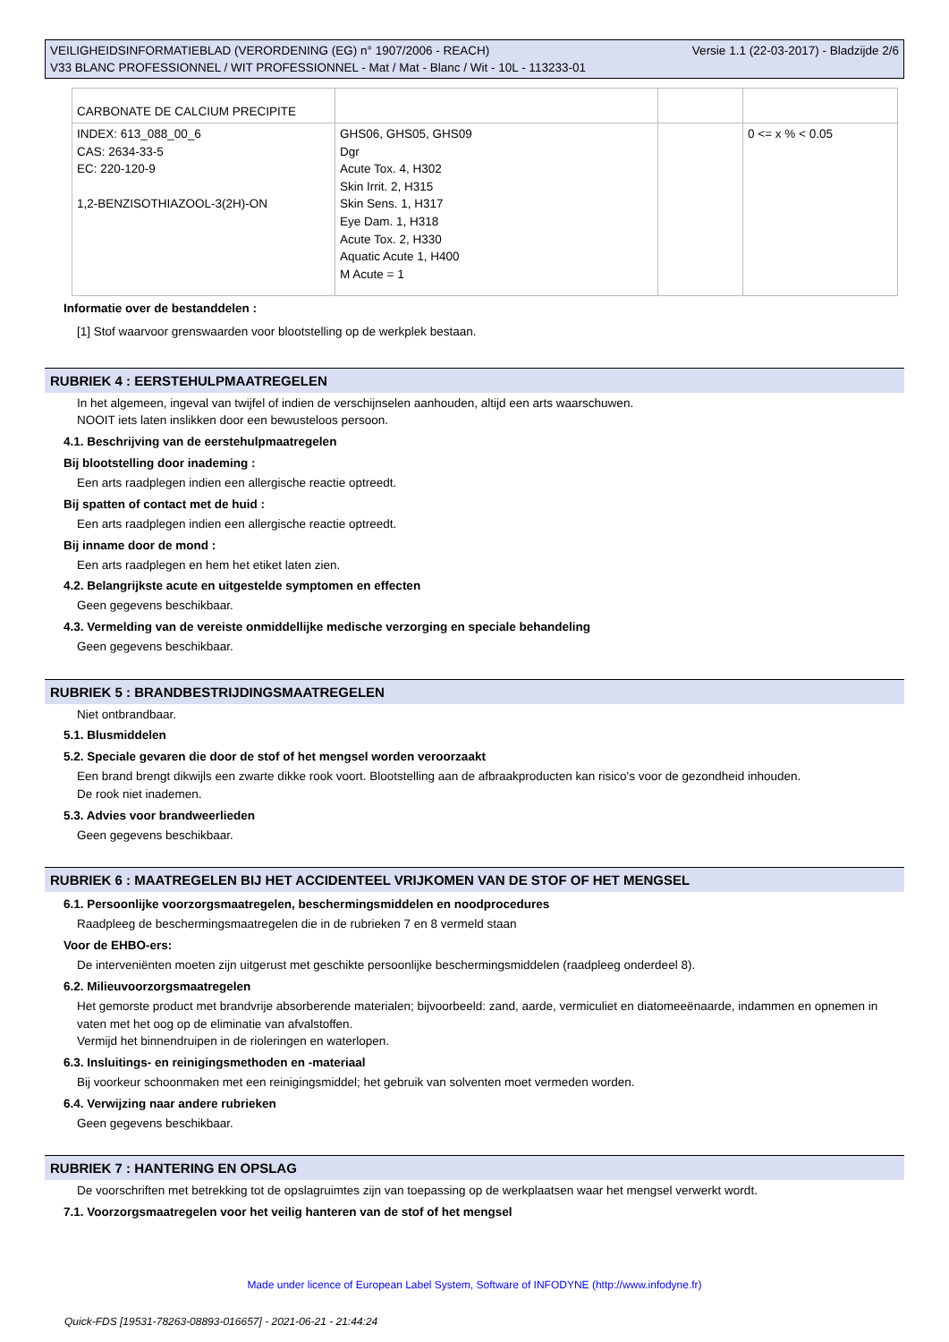VEILIGHEIDSINFORMATIEBLAD (VERORDENING (EG) n° 1907/2006 - REACH) Versie 1.1 (22-03-2017) - Bladzijde 2/6
V33 BLANC PROFESSIONNEL / WIT PROFESSIONNEL - Mat / Mat - Blanc / Wit - 10L - 113233-01
| CARBONATE DE CALCIUM PRECIPITE | | | |
| INDEX: 613_088_00_6 CAS: 2634-33-5 EC: 220-120-9 1,2-BENZISOTHIAZOOL-3(2H)-ON | GHS06, GHS05, GHS09 Dgr Acute Tox. 4, H302 Skin Irrit. 2, H315 Skin Sens. 1, H317 Eye Dam. 1, H318 Acute Tox. 2, H330 Aquatic Acute 1, H400 M Acute = 1 | | 0 <= x % < 0.05 |
Informatie over de bestanddelen :
[1] Stof waarvoor grenswaarden voor blootstelling op de werkplek bestaan.
RUBRIEK 4 : EERSTEHULPMAATREGELEN
In het algemeen, ingeval van twijfel of indien de verschijnselen aanhouden, altijd een arts waarschuwen.
NOOIT iets laten inslikken door een bewusteloos persoon.
4.1. Beschrijving van de eerstehulpmaatregelen
Bij blootstelling door inademing :
Een arts raadplegen indien een allergische reactie optreedt.
Bij spatten of contact met de huid :
Een arts raadplegen indien een allergische reactie optreedt.
Bij inname door de mond :
Een arts raadplegen en hem het etiket laten zien.
4.2. Belangrijkste acute en uitgestelde symptomen en effecten
Geen gegevens beschikbaar.
4.3. Vermelding van de vereiste onmiddellijke medische verzorging en speciale behandeling
Geen gegevens beschikbaar.
RUBRIEK 5 : BRANDBESTRIJDINGSMAATREGELEN
Niet ontbrandbaar.
5.1. Blusmiddelen
5.2. Speciale gevaren die door de stof of het mengsel worden veroorzaakt
Een brand brengt dikwijls een zwarte dikke rook voort. Blootstelling aan de afbraakproducten kan risico's voor de gezondheid inhouden.
De rook niet inademen.
5.3. Advies voor brandweerlieden
Geen gegevens beschikbaar.
RUBRIEK 6 : MAATREGELEN BIJ HET ACCIDENTEEL VRIJKOMEN VAN DE STOF OF HET MENGSEL
6.1. Persoonlijke voorzorgsmaatregelen, beschermingsmiddelen en noodprocedures
Raadpleeg de beschermingsmaatregelen die in de rubrieken 7 en 8 vermeld staan
Voor de EHBO-ers:
De interveniënten moeten zijn uitgerust met geschikte persoonlijke beschermingsmiddelen (raadpleeg onderdeel 8).
6.2. Milieuvoorzorgsmaatregelen
Het gemorste product met brandvrije absorberende materialen; bijvoorbeeld: zand, aarde, vermiculiet en diatomeeënaarde, indammen en opnemen in vaten met het oog op de eliminatie van afvalstoffen.
Vermijd het binnendruipen in de rioleringen en waterlopen.
6.3. Insluitings- en reinigingsmethoden en -materiaal
Bij voorkeur schoonmaken met een reinigingsmiddel; het gebruik van solventen moet vermeden worden.
6.4. Verwijzing naar andere rubrieken
Geen gegevens beschikbaar.
RUBRIEK 7 : HANTERING EN OPSLAG
De voorschriften met betrekking tot de opslagruimtes zijn van toepassing op de werkplaatsen waar het mengsel verwerkt wordt.
7.1. Voorzorgsmaatregelen voor het veilig hanteren van de stof of het mengsel
Made under licence of European Label System, Software of INFODYNE (http://www.infodyne.fr)
Quick-FDS [19531-78263-08893-016657] - 2021-06-21 - 21:44:24